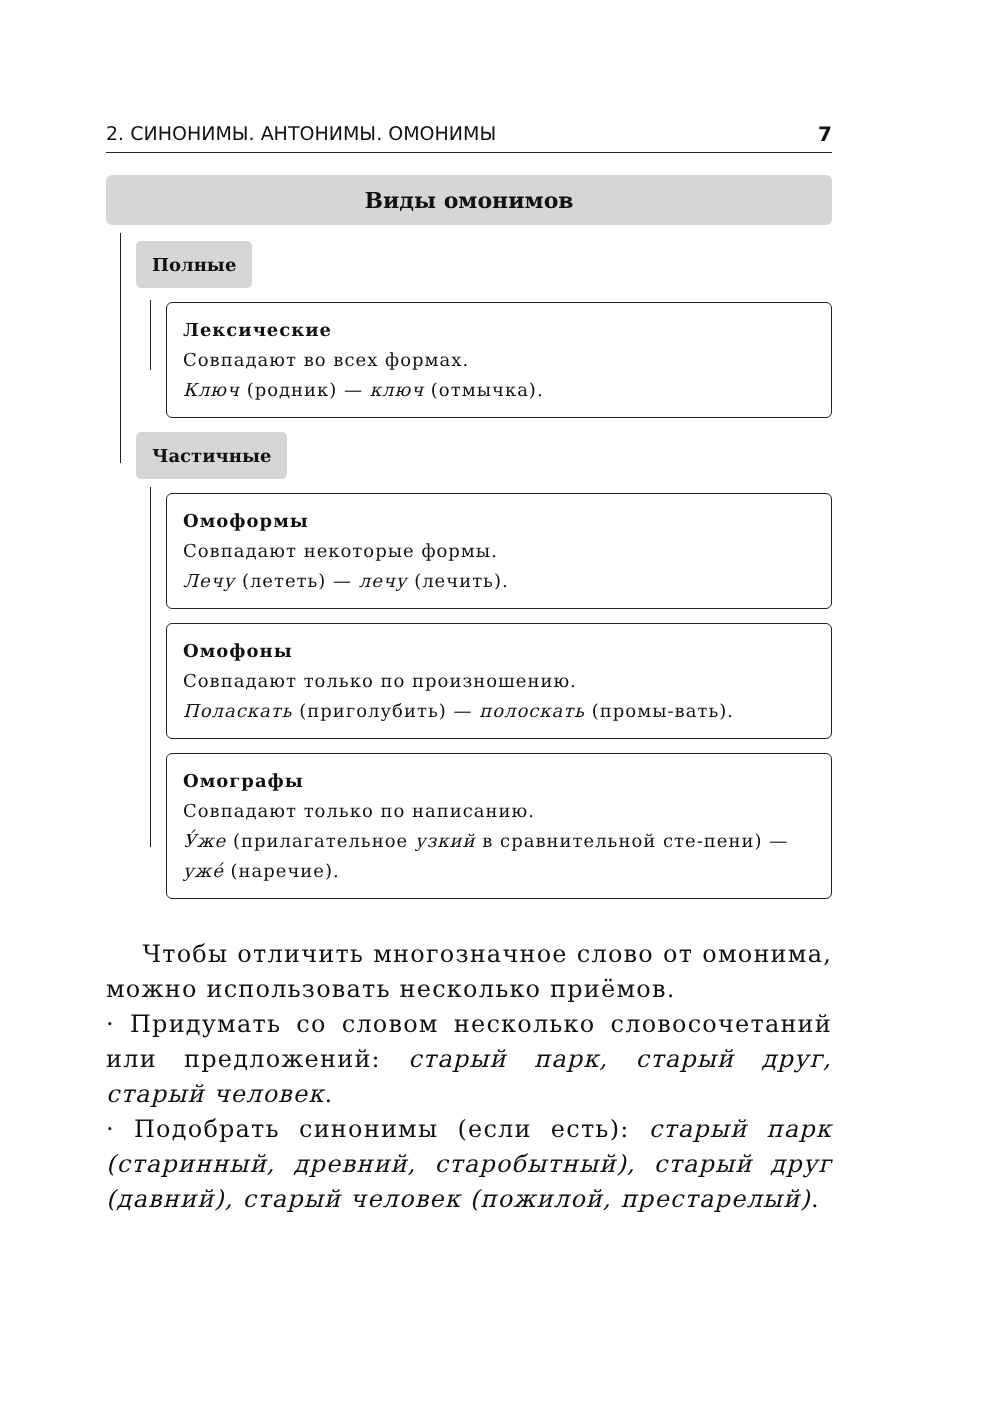2. СИНОНИМЫ. АНТОНИМЫ. ОМОНИМЫ 7
Виды омонимов
Полные
Лексические
Совпадают во всех формах.
Ключ (родник) — ключ (отмычка).
Частичные
Омоформы
Совпадают некоторые формы.
Лечу (лететь) — лечу (лечить).
Омофоны
Совпадают только по произношению.
Поласкать (приголубить) — полоскать (промы-вать).
Омографы
Совпадают только по написанию.
У́же (прилагательное узкий в сравнительной сте-пени) — уже́ (наречие).
Чтобы отличить многозначное слово от омонима, можно использовать несколько приёмов.
· Придумать со словом несколько словосочетаний или предложений: старый парк, старый друг, старый человек.
· Подобрать синонимы (если есть): старый парк (старинный, древний, старобытный), старый друг (давний), старый человек (пожилой, престарелый).